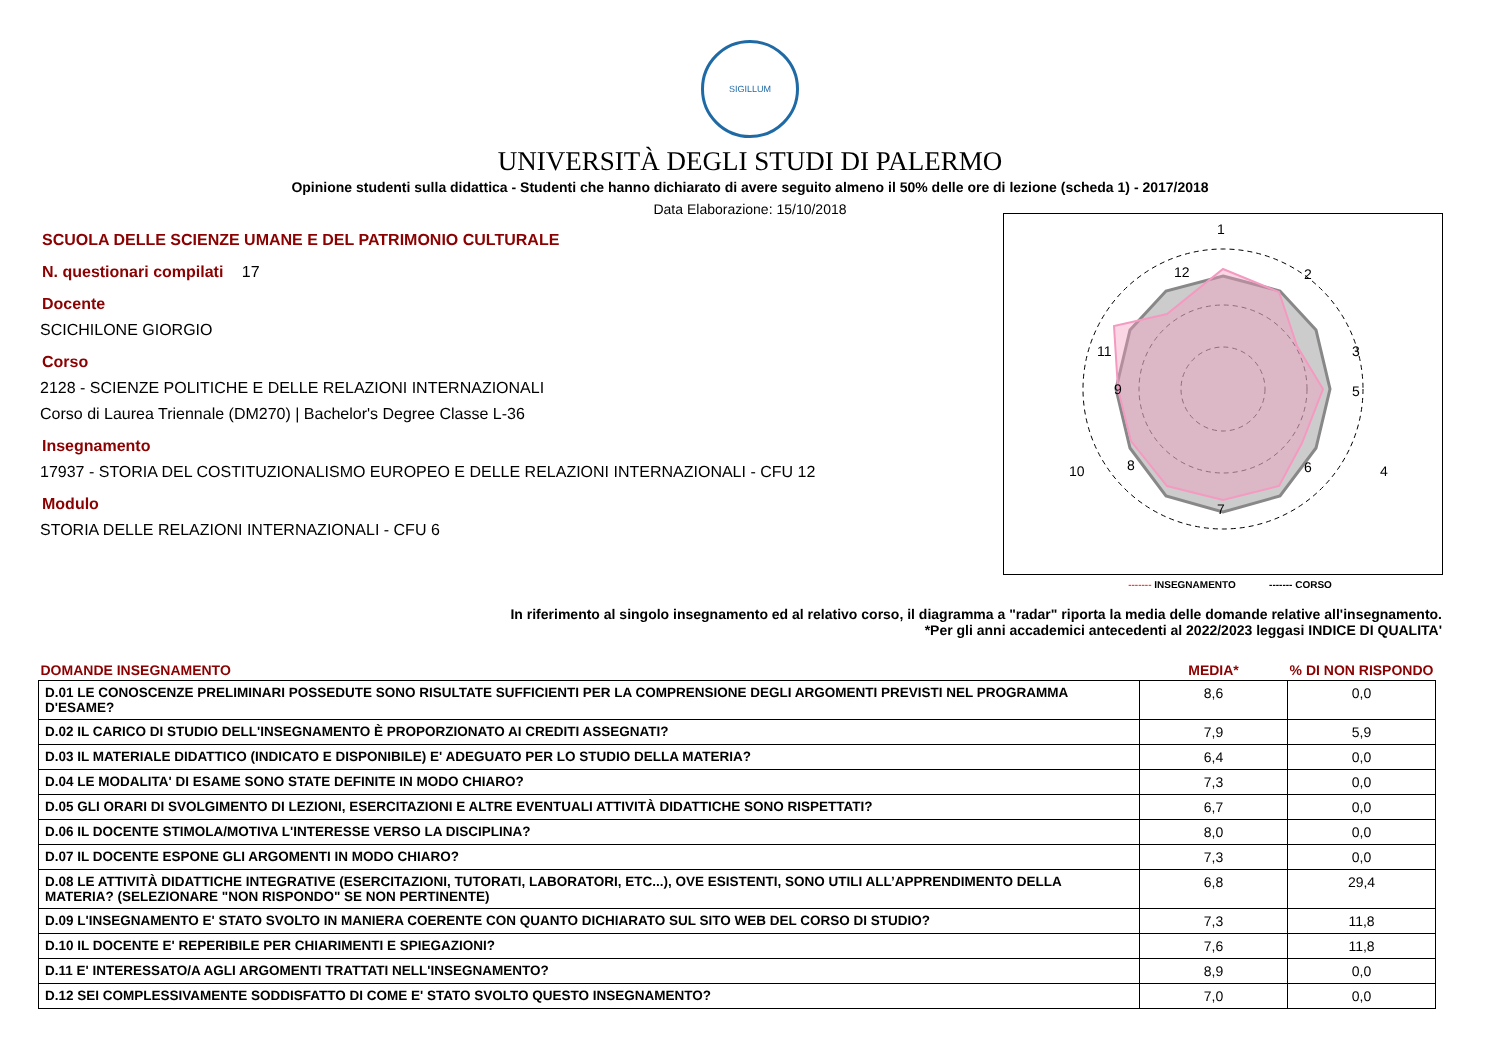SIGILLUM
UNIVERSITÀ DEGLI STUDI DI PALERMO
Opinione studenti sulla didattica - Studenti che hanno dichiarato di avere seguito almeno il 50% delle ore di lezione (scheda 1) - 2017/2018
Data Elaborazione: 15/10/2018
SCUOLA DELLE SCIENZE UMANE E DEL PATRIMONIO CULTURALE
N. questionari compilati 17
Docente
SCICHILONE GIORGIO
Corso
2128 - SCIENZE POLITICHE E DELLE RELAZIONI INTERNAZIONALI
Corso di Laurea Triennale (DM270) | Bachelor's Degree Classe L-36
Insegnamento
17937 - STORIA DEL COSTITUZIONALISMO EUROPEO E DELLE RELAZIONI INTERNAZIONALI - CFU 12
Modulo
STORIA DELLE RELAZIONI INTERNAZIONALI - CFU 6
1
2
3
4
5
6
7
8
9
10
11
12
------- INSEGNAMENTO ------- CORSO
In riferimento al singolo insegnamento ed al relativo corso, il diagramma a "radar" riporta la media delle domande relative all'insegnamento.
*Per gli anni accademici antecedenti al 2022/2023 leggasi INDICE DI QUALITA'
| DOMANDE INSEGNAMENTO | MEDIA* | % DI NON RISPONDO |
| --- | --- | --- |
| D.01 LE CONOSCENZE PRELIMINARI POSSEDUTE SONO RISULTATE SUFFICIENTI PER LA COMPRENSIONE DEGLI ARGOMENTI PREVISTI NEL PROGRAMMA D'ESAME? | 8,6 | 0,0 |
| D.02 IL CARICO DI STUDIO DELL'INSEGNAMENTO È PROPORZIONATO AI CREDITI ASSEGNATI? | 7,9 | 5,9 |
| D.03 IL MATERIALE DIDATTICO (INDICATO E DISPONIBILE) E' ADEGUATO PER LO STUDIO DELLA MATERIA? | 6,4 | 0,0 |
| D.04 LE MODALITA' DI ESAME SONO STATE DEFINITE IN MODO CHIARO? | 7,3 | 0,0 |
| D.05 GLI ORARI DI SVOLGIMENTO DI LEZIONI, ESERCITAZIONI E ALTRE EVENTUALI ATTIVITÀ DIDATTICHE SONO RISPETTATI? | 6,7 | 0,0 |
| D.06 IL DOCENTE STIMOLA/MOTIVA L'INTERESSE VERSO LA DISCIPLINA? | 8,0 | 0,0 |
| D.07 IL DOCENTE ESPONE GLI ARGOMENTI IN MODO CHIARO? | 7,3 | 0,0 |
| D.08 LE ATTIVITÀ DIDATTICHE INTEGRATIVE (ESERCITAZIONI, TUTORATI, LABORATORI, ETC...), OVE ESISTENTI, SONO UTILI ALL’APPRENDIMENTO DELLA MATERIA? (SELEZIONARE "NON RISPONDO" SE NON PERTINENTE) | 6,8 | 29,4 |
| D.09 L'INSEGNAMENTO E' STATO SVOLTO IN MANIERA COERENTE CON QUANTO DICHIARATO SUL SITO WEB DEL CORSO DI STUDIO? | 7,3 | 11,8 |
| D.10 IL DOCENTE E' REPERIBILE PER CHIARIMENTI E SPIEGAZIONI? | 7,6 | 11,8 |
| D.11 E' INTERESSATO/A AGLI ARGOMENTI TRATTATI NELL'INSEGNAMENTO? | 8,9 | 0,0 |
| D.12 SEI COMPLESSIVAMENTE SODDISFATTO DI COME E' STATO SVOLTO QUESTO INSEGNAMENTO? | 7,0 | 0,0 |